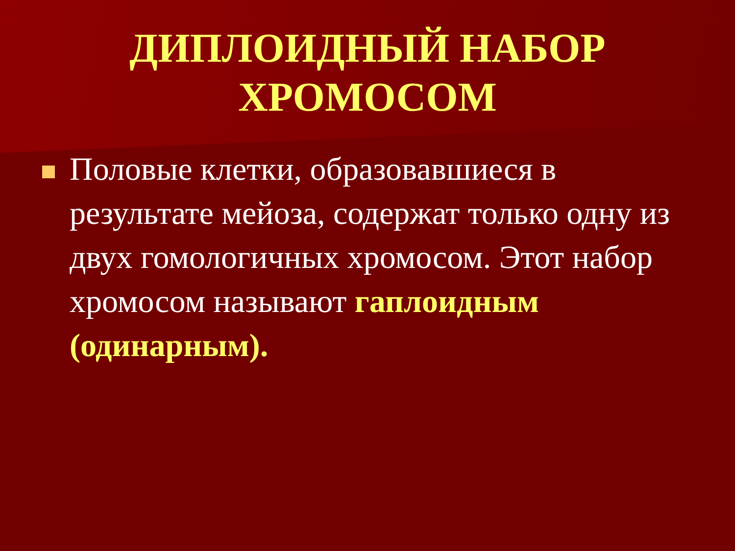ДИПЛОИДНЫЙ НАБОР
ХРОМОСОМ
Половые клетки, образовавшиеся в результате мейоза, содержат только одну из двух гомологичных хромосом. Этот набор хромосом называют гаплоидным (одинарным).